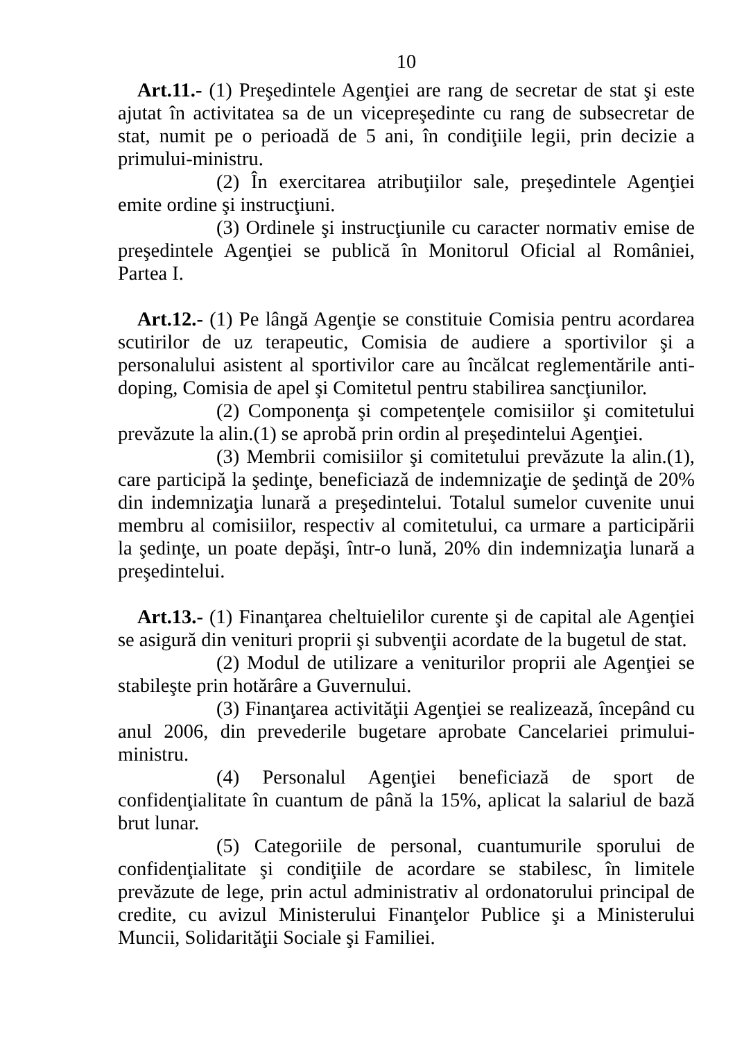10
Art.11.- (1) Preşedintele Agenţiei are rang de secretar de stat şi este ajutat în activitatea sa de un vicepreşedinte cu rang de subsecretar de stat, numit pe o perioadă de 5 ani, în condiţiile legii, prin decizie a primului-ministru.
(2) În exercitarea atribuţiilor sale, preşedintele Agenţiei emite ordine şi instrucţiuni.
(3) Ordinele şi instrucţiunile cu caracter normativ emise de preşedintele Agenţiei se publică în Monitorul Oficial al României, Partea I.
Art.12.- (1) Pe lângă Agenţie se constituie Comisia pentru acordarea scutirilor de uz terapeutic, Comisia de audiere a sportivilor şi a personalului asistent al sportivilor care au încălcat reglementările anti-doping, Comisia de apel şi Comitetul pentru stabilirea sancţiunilor.
(2) Componenţa şi competenţele comisiilor şi comitetului prevăzute la alin.(1) se aprobă prin ordin al preşedintelui Agenţiei.
(3) Membrii comisiilor şi comitetului prevăzute la alin.(1), care participă la şedinţe, beneficiază de indemnizaţie de şedinţă de 20% din indemnizaţia lunară a preşedintelui. Totalul sumelor cuvenite unui membru al comisiilor, respectiv al comitetului, ca urmare a participării la şedinţe, un poate depăşi, într-o lună, 20% din indemnizaţia lunară a preşedintelui.
Art.13.- (1) Finanţarea cheltuielilor curente şi de capital ale Agenţiei se asigură din venituri proprii şi subvenţii acordate de la bugetul de stat.
(2) Modul de utilizare a veniturilor proprii ale Agenţiei se stabileşte prin hotărâre a Guvernului.
(3) Finanţarea activităţii Agenţiei se realizează, începând cu anul 2006, din prevederile bugetare aprobate Cancelariei primului-ministru.
(4) Personalul Agenţiei beneficiază de sport de confidenţialitate în cuantum de până la 15%, aplicat la salariul de bază brut lunar.
(5) Categoriile de personal, cuantumurile sporului de confidenţialitate şi condiţiile de acordare se stabilesc, în limitele prevăzute de lege, prin actul administrativ al ordonatorului principal de credite, cu avizul Ministerului Finanţelor Publice şi a Ministerului Muncii, Solidarităţii Sociale şi Familiei.